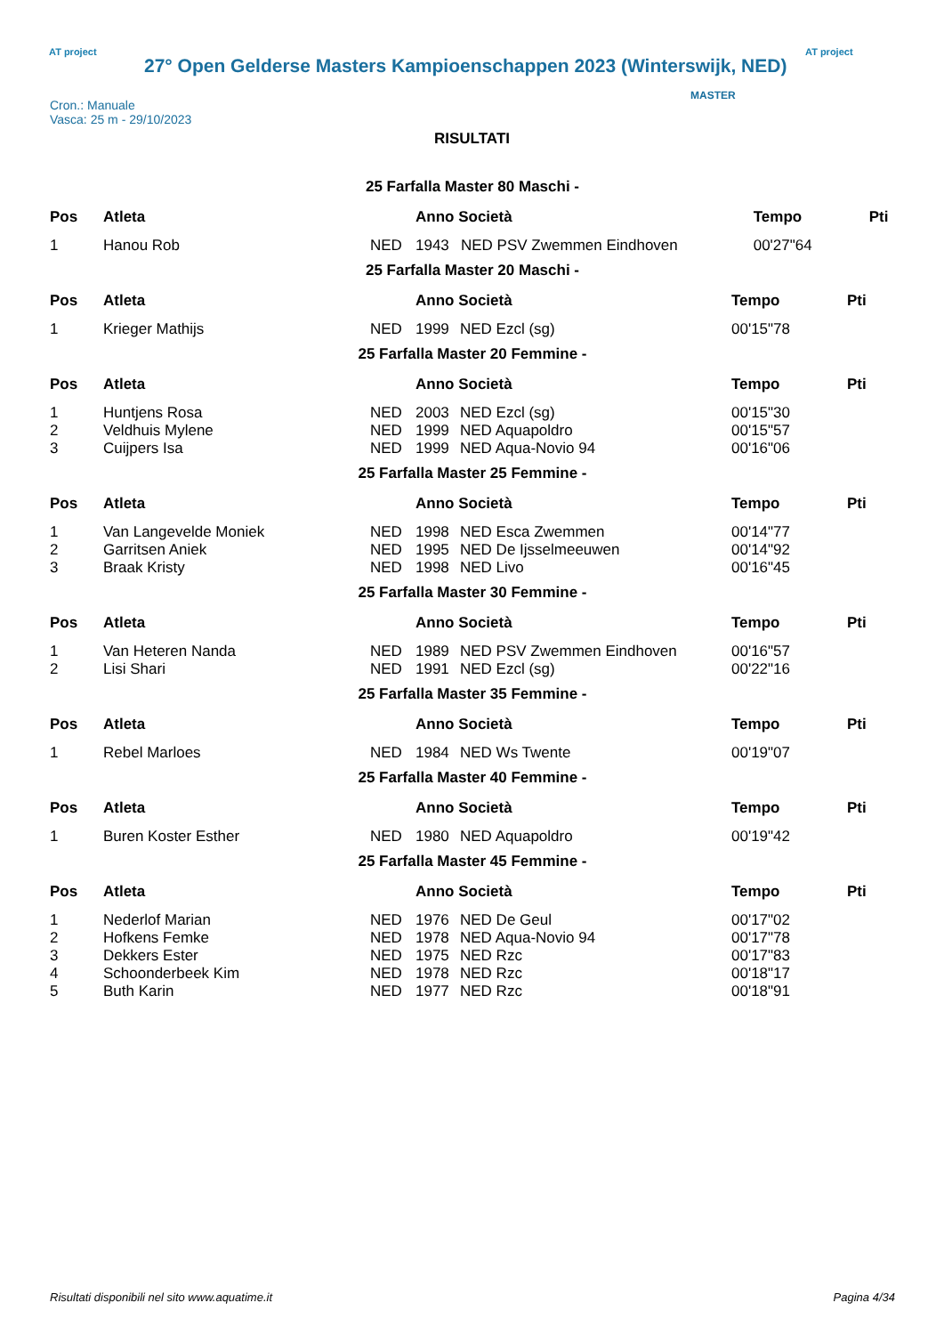AT project
27° Open Gelderse Masters Kampioenschappen 2023 (Winterswijk, NED)
AT project
Cron.: Manuale
Vasca: 25 m - 29/10/2023
MASTER
RISULTATI
25 Farfalla Master 80 Maschi -
| Pos | Atleta | | Anno Società | | Tempo | Pti |
| --- | --- | --- | --- | --- | --- | --- |
| 1 | Hanou Rob | NED | 1943 | NED PSV Zwemmen Eindhoven | 00'27"64 | |
25 Farfalla Master 20 Maschi -
| Pos | Atleta | | Anno Società | | Tempo | Pti |
| --- | --- | --- | --- | --- | --- | --- |
| 1 | Krieger Mathijs | NED | 1999 | NED Ezcl (sg) | 00'15"78 | |
25 Farfalla Master 20 Femmine -
| Pos | Atleta | | Anno Società | | Tempo | Pti |
| --- | --- | --- | --- | --- | --- | --- |
| 1 | Huntjens Rosa | NED | 2003 | NED Ezcl (sg) | 00'15"30 | |
| 2 | Veldhuis Mylene | NED | 1999 | NED Aquapoldro | 00'15"57 | |
| 3 | Cuijpers Isa | NED | 1999 | NED Aqua-Novio 94 | 00'16"06 | |
25 Farfalla Master 25 Femmine -
| Pos | Atleta | | Anno Società | | Tempo | Pti |
| --- | --- | --- | --- | --- | --- | --- |
| 1 | Van Langevelde Moniek | NED | 1998 | NED Esca Zwemmen | 00'14"77 | |
| 2 | Garritsen Aniek | NED | 1995 | NED De Ijsselmeeuwen | 00'14"92 | |
| 3 | Braak Kristy | NED | 1998 | NED Livo | 00'16"45 | |
25 Farfalla Master 30 Femmine -
| Pos | Atleta | | Anno Società | | Tempo | Pti |
| --- | --- | --- | --- | --- | --- | --- |
| 1 | Van Heteren Nanda | NED | 1989 | NED PSV Zwemmen Eindhoven | 00'16"57 | |
| 2 | Lisi Shari | NED | 1991 | NED Ezcl (sg) | 00'22"16 | |
25 Farfalla Master 35 Femmine -
| Pos | Atleta | | Anno Società | | Tempo | Pti |
| --- | --- | --- | --- | --- | --- | --- |
| 1 | Rebel Marloes | NED | 1984 | NED Ws Twente | 00'19"07 | |
25 Farfalla Master 40 Femmine -
| Pos | Atleta | | Anno Società | | Tempo | Pti |
| --- | --- | --- | --- | --- | --- | --- |
| 1 | Buren Koster Esther | NED | 1980 | NED Aquapoldro | 00'19"42 | |
25 Farfalla Master 45 Femmine -
| Pos | Atleta | | Anno Società | | Tempo | Pti |
| --- | --- | --- | --- | --- | --- | --- |
| 1 | Nederlof Marian | NED | 1976 | NED De Geul | 00'17"02 | |
| 2 | Hofkens Femke | NED | 1978 | NED Aqua-Novio 94 | 00'17"78 | |
| 3 | Dekkers Ester | NED | 1975 | NED Rzc | 00'17"83 | |
| 4 | Schoonderbeek Kim | NED | 1978 | NED Rzc | 00'18"17 | |
| 5 | Buth Karin | NED | 1977 | NED Rzc | 00'18"91 | |
Risultati disponibili nel sito www.aquatime.it Pagina 4/34